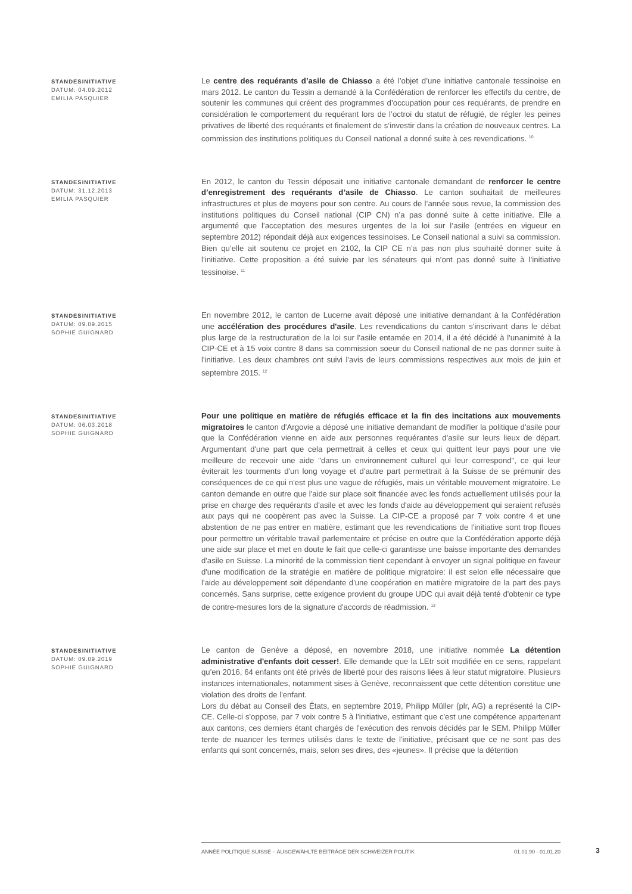STANDESINITIATIVE
DATUM: 04.09.2012
EMILIA PASQUIER
Le centre des requérants d’asile de Chiasso a été l’objet d’une initiative cantonale tessinoise en mars 2012. Le canton du Tessin a demandé à la Confédération de renforcer les effectifs du centre, de soutenir les communes qui créent des programmes d’occupation pour ces requérants, de prendre en considération le comportement du requérant lors de l’octroi du statut de réfugié, de régler les peines privatives de liberté des requérants et finalement de s’investir dans la création de nouveaux centres. La commission des institutions politiques du Conseil national a donné suite à ces revendications. <sup>10</sup>
STANDESINITIATIVE
DATUM: 31.12.2013
EMILIA PASQUIER
En 2012, le canton du Tessin déposait une initiative cantonale demandant de renforcer le centre d’enregistrement des requérants d’asile de Chiasso. Le canton souhaitait de meilleures infrastructures et plus de moyens pour son centre. Au cours de l’année sous revue, la commission des institutions politiques du Conseil national (CIP CN) n’a pas donné suite à cette initiative. Elle a argumenté que l’acceptation des mesures urgentes de la loi sur l’asile (entrées en vigueur en septembre 2012) répondait déjà aux exigences tessinoises. Le Conseil national a suivi sa commission. Bien qu’elle ait soutenu ce projet en 2102, la CIP CE n’a pas non plus souhaité donner suite à l’initiative. Cette proposition a été suivie par les sénateurs qui n’ont pas donné suite à l’initiative tessinoise. <sup>11</sup>
STANDESINITIATIVE
DATUM: 09.09.2015
SOPHIE GUIGNARD
En novembre 2012, le canton de Lucerne avait déposé une initiative demandant à la Confédération une accélération des procédures d'asile. Les revendications du canton s'inscrivant dans le débat plus large de la restructuration de la loi sur l'asile entamée en 2014, il a été décidé à l'unanimité à la CIP-CE et à 15 voix contre 8 dans sa commission soeur du Conseil national de ne pas donner suite à l'initiative. Les deux chambres ont suivi l'avis de leurs commissions respectives aux mois de juin et septembre 2015. <sup>12</sup>
STANDESINITIATIVE
DATUM: 06.03.2018
SOPHIE GUIGNARD
Pour une politique en matière de réfugiés efficace et la fin des incitations aux mouvements migratoires le canton d'Argovie a déposé une initiative demandant de modifier la politique d'asile pour que la Confédération vienne en aide aux personnes requérantes d'asile sur leurs lieux de départ. Argumentant d'une part que cela permettrait à celles et ceux qui quittent leur pays pour une vie meilleure de recevoir une aide "dans un environnement culturel qui leur correspond", ce qui leur éviterait les tourments d'un long voyage et d'autre part permettrait à la Suisse de se prémunir des conséquences de ce qui n'est plus une vague de réfugiés, mais un véritable mouvement migratoire. Le canton demande en outre que l'aide sur place soit financée avec les fonds actuellement utilisés pour la prise en charge des requérants d'asile et avec les fonds d'aide au développement qui seraient refusés aux pays qui ne coopèrent pas avec la Suisse. La CIP-CE a proposé par 7 voix contre 4 et une abstention de ne pas entrer en matière, estimant que les revendications de l'initiative sont trop floues pour permettre un véritable travail parlementaire et précise en outre que la Confédération apporte déjà une aide sur place et met en doute le fait que celle-ci garantisse une baisse importante des demandes d'asile en Suisse. La minorité de la commission tient cependant à envoyer un signal politique en faveur d'une modification de la stratégie en matière de politique migratoire: il est selon elle nécessaire que l'aide au développement soit dépendante d'une coopération en matière migratoire de la part des pays concernés. Sans surprise, cette exigence provient du groupe UDC qui avait déjà tenté d'obtenir ce type de contre-mesures lors de la signature d'accords de réadmission. <sup>13</sup>
STANDESINITIATIVE
DATUM: 09.09.2019
SOPHIE GUIGNARD
Le canton de Genève a déposé, en novembre 2018, une initiative nommée La détention administrative d'enfants doit cesser!. Elle demande que la LEtr soit modifiée en ce sens, rappelant qu'en 2016, 64 enfants ont été privés de liberté pour des raisons liées à leur statut migratoire. Plusieurs instances internationales, notamment sises à Genève, reconnaissent que cette détention constitue une violation des droits de l'enfant.
Lors du débat au Conseil des États, en septembre 2019, Philipp Müller (plr, AG) a représenté la CIP-CE. Celle-ci s'oppose, par 7 voix contre 5 à l'initiative, estimant que c'est une compétence appartenant aux cantons, ces derniers étant chargés de l'exécution des renvois décidés par le SEM. Philipp Müller tente de nuancer les termes utilisés dans le texte de l'initiative, précisant que ce ne sont pas des enfants qui sont concernés, mais, selon ses dires, des «jeunes». Il précise que la détention
ANNÉE POLITIQUE SUISSE – AUSGEWÄHLTE BEITRÄGE DER SCHWEIZER POLITIK 01.01.90 - 01.01.20
3